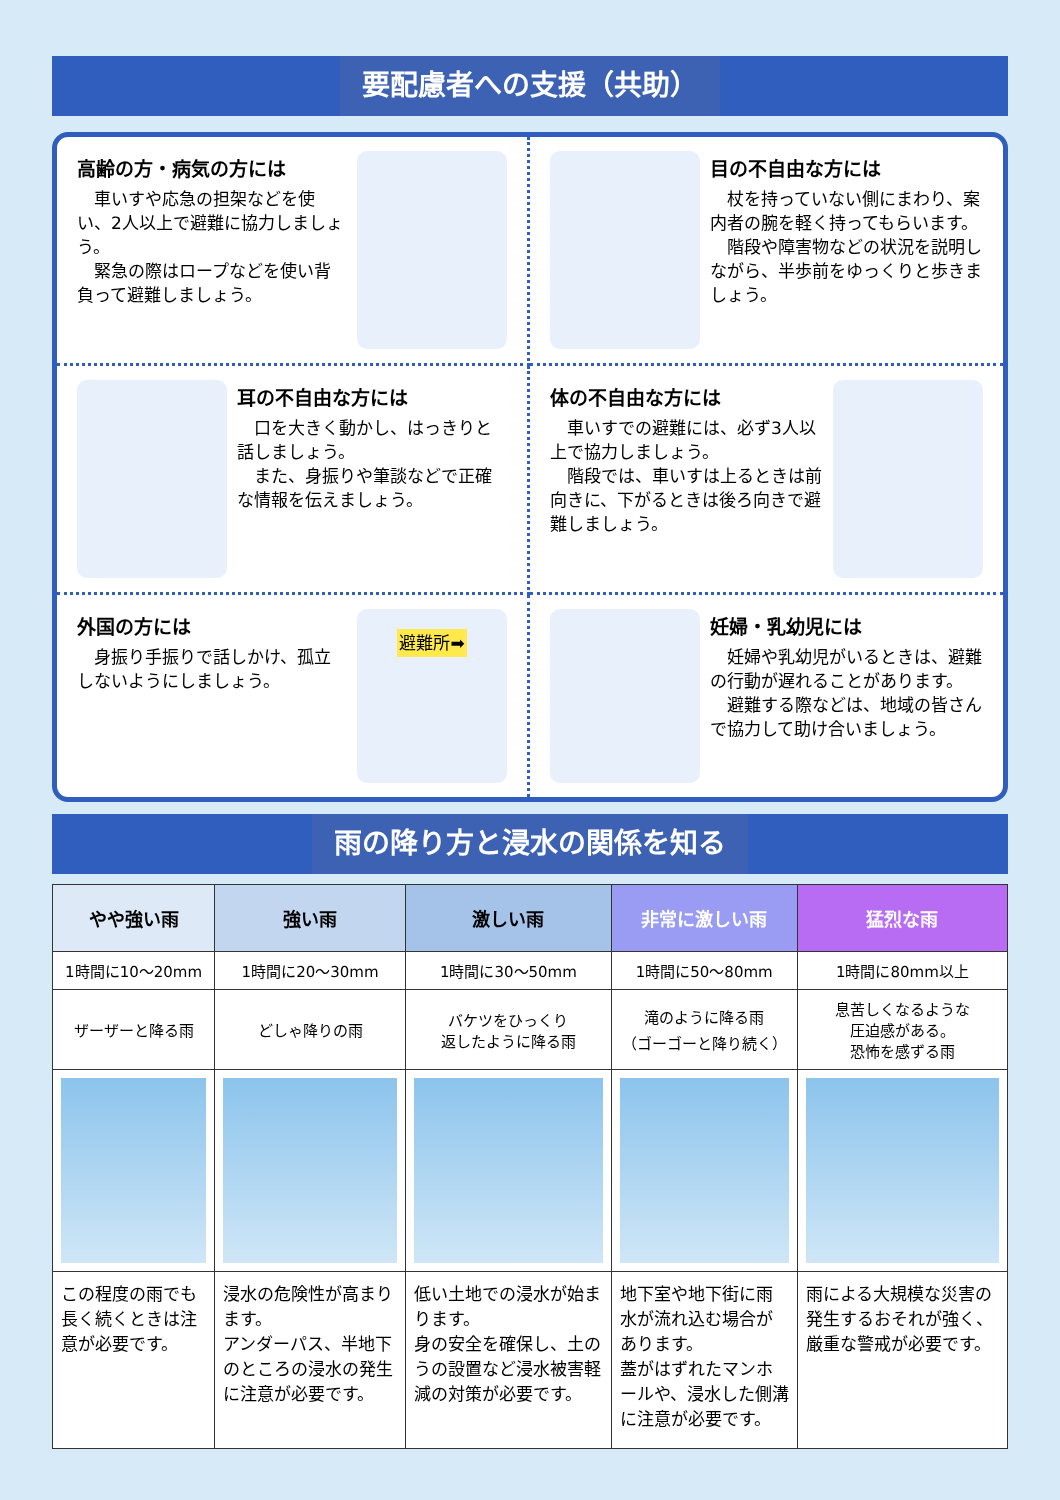要配慮者への支援（共助）
高齢の方・病気の方には
　車いすや応急の担架などを使い、2人以上で避難に協力しましょう。
　緊急の際はロープなどを使い背負って避難しましょう。
目の不自由な方には
　杖を持っていない側にまわり、案内者の腕を軽く持ってもらいます。
　階段や障害物などの状況を説明しながら、半歩前をゆっくりと歩きましょう。
耳の不自由な方には
　口を大きく動かし、はっきりと話しましょう。
　また、身振りや筆談などで正確な情報を伝えましょう。
体の不自由な方には
　車いすでの避難には、必ず3人以上で協力しましょう。
　階段では、車いすは上るときは前向きに、下がるときは後ろ向きで避難しましょう。
外国の方には
　身振り手振りで話しかけ、孤立しないようにしましょう。
避難所➡
妊婦・乳幼児には
　妊婦や乳幼児がいるときは、避難の行動が遅れることがあります。
　避難する際などは、地域の皆さんで協力して助け合いましょう。
雨の降り方と浸水の関係を知る
| やや強い雨 | 強い雨 | 激しい雨 | 非常に激しい雨 | 猛烈な雨 |
| --- | --- | --- | --- | --- |
| 1時間に10～20mm | 1時間に20～30mm | 1時間に30～50mm | 1時間に50～80mm | 1時間に80mm以上 |
| ザーザーと降る雨 | どしゃ降りの雨 | バケツをひっくり 返したように降る雨 | 滝のように降る雨 （ゴーゴーと降り続く） | 息苦しくなるような 圧迫感がある。 恐怖を感ずる雨 |
| この程度の雨でも長く続くときは注意が必要です。 | 浸水の危険性が高まります。 アンダーパス、半地下のところの浸水の発生に注意が必要です。 | 低い土地での浸水が始まります。 身の安全を確保し、土のうの設置など浸水被害軽減の対策が必要です。 | 地下室や地下街に雨水が流れ込む場合があります。 蓋がはずれたマンホールや、浸水した側溝に注意が必要です。 | 雨による大規模な災害の発生するおそれが強く、厳重な警戒が必要です。 |